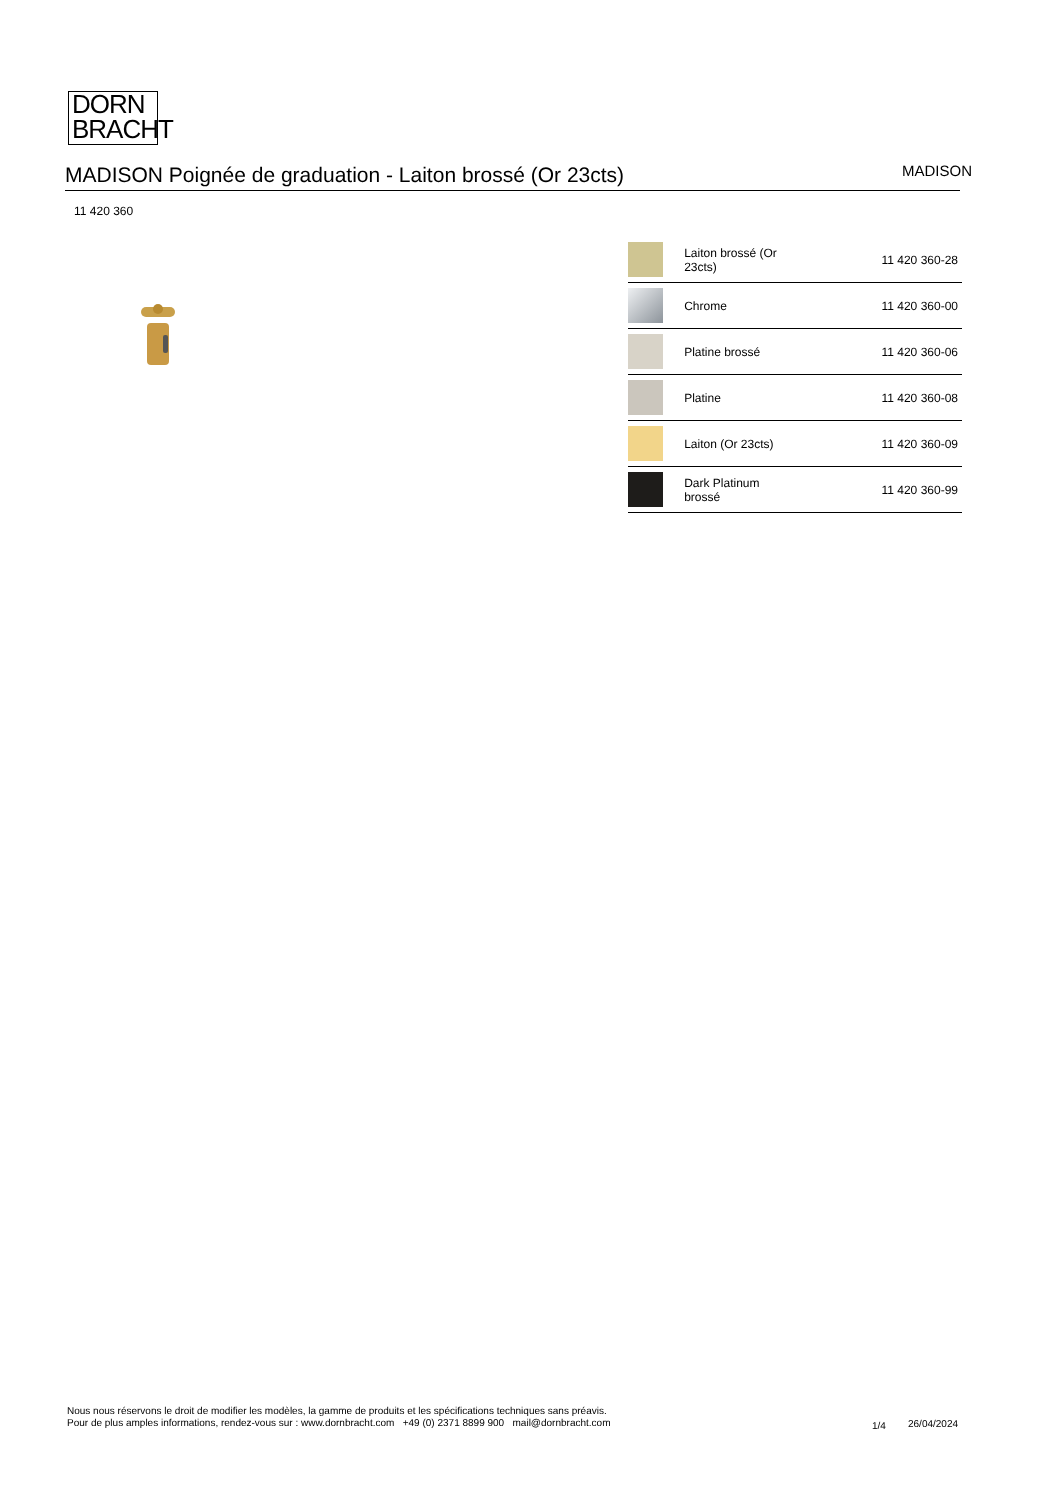DORN
BRACHT
MADISON Poignée de graduation - Laiton brossé (Or 23cts)
MADISON
11 420 360
| | Laiton brossé (Or 23cts) | 11 420 360-28 |
| | Chrome | 11 420 360-00 |
| | Platine brossé | 11 420 360-06 |
| | Platine | 11 420 360-08 |
| | Laiton (Or 23cts) | 11 420 360-09 |
| | Dark Platinum brossé | 11 420 360-99 |
Nous nous réservons le droit de modifier les modèles, la gamme de produits et les spécifications techniques sans préavis.
Pour de plus amples informations, rendez-vous sur : www.dornbracht.com +49 (0) 2371 8899 900 mail@dornbracht.com
1/4 26/04/2024